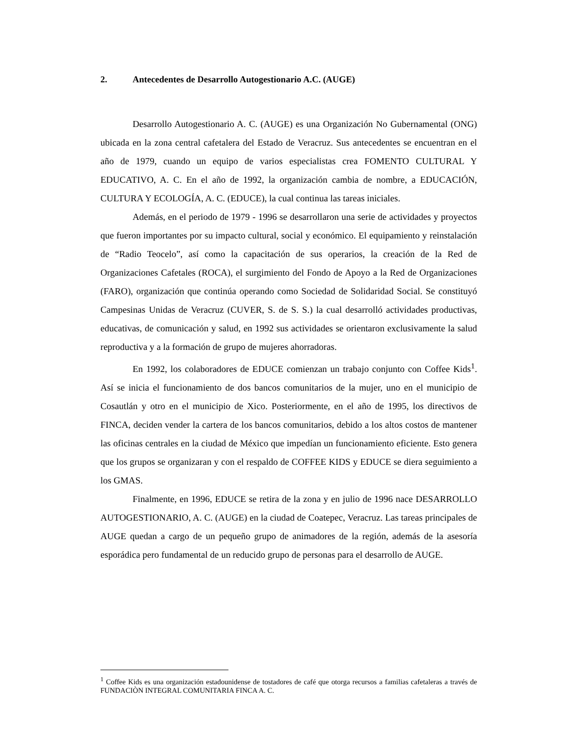2. Antecedentes de Desarrollo Autogestionario A.C. (AUGE)
Desarrollo Autogestionario A. C. (AUGE) es una Organización No Gubernamental (ONG) ubicada en la zona central cafetalera del Estado de Veracruz. Sus antecedentes se encuentran en el año de 1979, cuando un equipo de varios especialistas crea FOMENTO CULTURAL Y EDUCATIVO, A. C. En el año de 1992, la organización cambia de nombre, a EDUCACIÓN, CULTURA Y ECOLOGÍA, A. C. (EDUCE), la cual continua las tareas iniciales.
Además, en el periodo de 1979 - 1996 se desarrollaron una serie de actividades y proyectos que fueron importantes por su impacto cultural, social y económico. El equipamiento y reinstalación de “Radio Teocelo”, así como la capacitación de sus operarios, la creación de la Red de Organizaciones Cafetales (ROCA), el surgimiento del Fondo de Apoyo a la Red de Organizaciones (FARO), organización que continúa operando como Sociedad de Solidaridad Social. Se constituyó Campesinas Unidas de Veracruz (CUVER, S. de S. S.) la cual desarrolló actividades productivas, educativas, de comunicación y salud, en 1992 sus actividades se orientaron exclusivamente la salud reproductiva y a la formación de grupo de mujeres ahorradoras.
En 1992, los colaboradores de EDUCE comienzan un trabajo conjunto con Coffee Kids<sup>1</sup>. Así se inicia el funcionamiento de dos bancos comunitarios de la mujer, uno en el municipio de Cosautlán y otro en el municipio de Xico. Posteriormente, en el año de 1995, los directivos de FINCA, deciden vender la cartera de los bancos comunitarios, debido a los altos costos de mantener las oficinas centrales en la ciudad de México que impedían un funcionamiento eficiente. Esto genera que los grupos se organizaran y con el respaldo de COFFEE KIDS y EDUCE se diera seguimiento a los GMAS.
Finalmente, en 1996, EDUCE se retira de la zona y en julio de 1996 nace DESARROLLO AUTOGESTIONARIO, A. C. (AUGE) en la ciudad de Coatepec, Veracruz. Las tareas principales de AUGE quedan a cargo de un pequeño grupo de animadores de la región, además de la asesoría esporádica pero fundamental de un reducido grupo de personas para el desarrollo de AUGE.
<sup>1</sup> Coffee Kids es una organización estadounidense de tostadores de café que otorga recursos a familias cafetaleras a través de FUNDACIÒN INTEGRAL COMUNITARIA FINCA A. C.